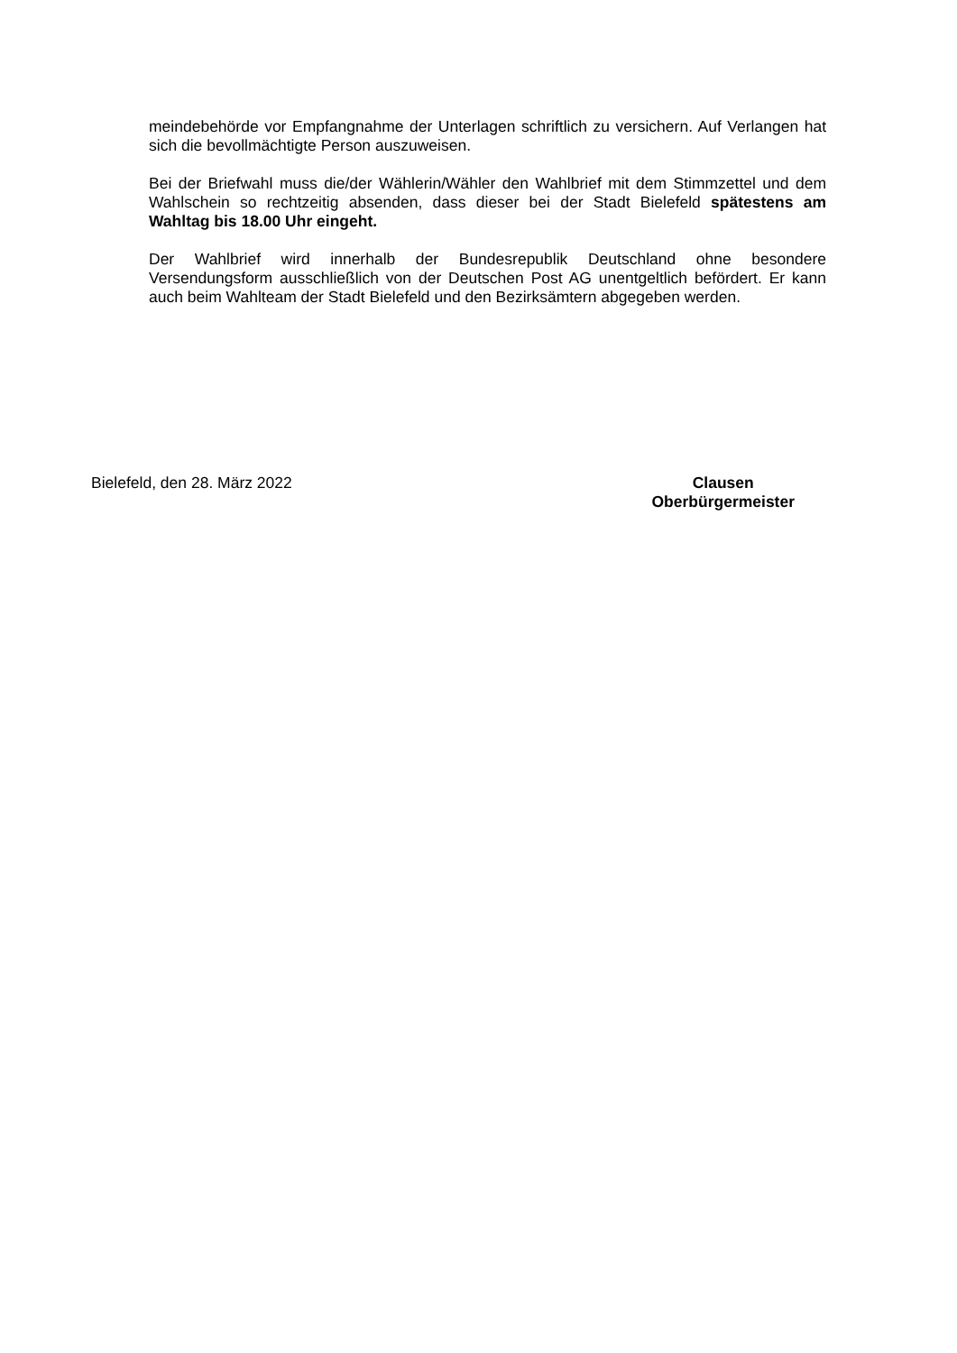meindebehörde vor Empfangnahme der Unterlagen schriftlich zu versichern. Auf Verlangen hat sich die bevollmächtigte Person auszuweisen.
Bei der Briefwahl muss die/der Wählerin/Wähler den Wahlbrief mit dem Stimmzettel und dem Wahlschein so rechtzeitig absenden, dass dieser bei der Stadt Bielefeld spätestens am Wahltag bis 18.00 Uhr eingeht.
Der Wahlbrief wird innerhalb der Bundesrepublik Deutschland ohne besondere Versendungsform ausschließlich von der Deutschen Post AG unentgeltlich befördert. Er kann auch beim Wahlteam der Stadt Bielefeld und den Bezirksämtern abgegeben werden.
Bielefeld, den 28. März 2022 Clausen
Oberbürgermeister